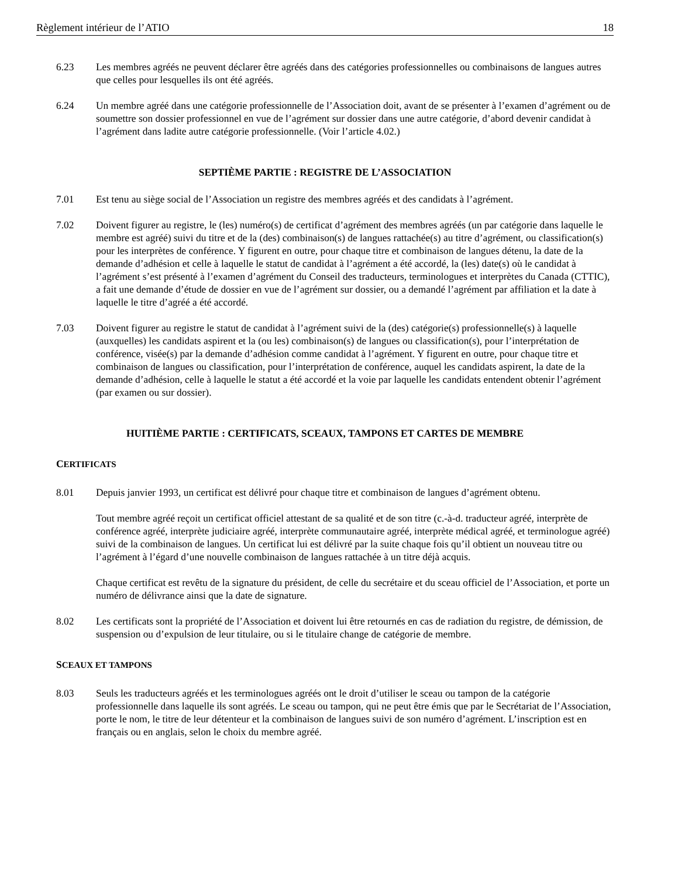Règlement intérieur de l’ATIO 18
6.23 Les membres agréés ne peuvent déclarer être agréés dans des catégories professionnelles ou combinaisons de langues autres que celles pour lesquelles ils ont été agréés.
6.24 Un membre agréé dans une catégorie professionnelle de l’Association doit, avant de se présenter à l’examen d’agrément ou de soumettre son dossier professionnel en vue de l’agrément sur dossier dans une autre catégorie, d’abord devenir candidat à l’agrément dans ladite autre catégorie professionnelle. (Voir l’article 4.02.)
SEPTIÈME PARTIE : REGISTRE DE L’ASSOCIATION
7.01 Est tenu au siège social de l’Association un registre des membres agréés et des candidats à l’agrément.
7.02 Doivent figurer au registre, le (les) numéro(s) de certificat d’agrément des membres agréés (un par catégorie dans laquelle le membre est agréé) suivi du titre et de la (des) combinaison(s) de langues rattachée(s) au titre d’agrément, ou classification(s) pour les interprètes de conférence. Y figurent en outre, pour chaque titre et combinaison de langues détenu, la date de la demande d’adhésion et celle à laquelle le statut de candidat à l’agrément a été accordé, la (les) date(s) où le candidat à l’agrément s’est présenté à l’examen d’agrément du Conseil des traducteurs, terminologues et interprètes du Canada (CTTIC), a fait une demande d’étude de dossier en vue de l’agrément sur dossier, ou a demandé l’agrément par affiliation et la date à laquelle le titre d’agréé a été accordé.
7.03 Doivent figurer au registre le statut de candidat à l’agrément suivi de la (des) catégorie(s) professionnelle(s) à laquelle (auxquelles) les candidats aspirent et la (ou les) combinaison(s) de langues ou classification(s), pour l’interprétation de conférence, visée(s) par la demande d’adhésion comme candidat à l’agrément. Y figurent en outre, pour chaque titre et combinaison de langues ou classification, pour l’interprétation de conférence, auquel les candidats aspirent, la date de la demande d’adhésion, celle à laquelle le statut a été accordé et la voie par laquelle les candidats entendent obtenir l’agrément (par examen ou sur dossier).
HUITIÈME PARTIE : CERTIFICATS, SCEAUX, TAMPONS ET CARTES DE MEMBRE
CERTIFICATS
8.01 Depuis janvier 1993, un certificat est délivré pour chaque titre et combinaison de langues d’agrément obtenu.
Tout membre agréé reçoit un certificat officiel attestant de sa qualité et de son titre (c.-à-d. traducteur agréé, interprète de conférence agréé, interprète judiciaire agréé, interprète communautaire agréé, interprète médical agréé, et terminologue agréé) suivi de la combinaison de langues. Un certificat lui est délivré par la suite chaque fois qu’il obtient un nouveau titre ou l’agrément à l’égard d’une nouvelle combinaison de langues rattachée à un titre déjà acquis.
Chaque certificat est revêtu de la signature du président, de celle du secrétaire et du sceau officiel de l’Association, et porte un numéro de délivrance ainsi que la date de signature.
8.02 Les certificats sont la propriété de l’Association et doivent lui être retournés en cas de radiation du registre, de démission, de suspension ou d’expulsion de leur titulaire, ou si le titulaire change de catégorie de membre.
SCEAUX ET TAMPONS
8.03 Seuls les traducteurs agréés et les terminologues agréés ont le droit d’utiliser le sceau ou tampon de la catégorie professionnelle dans laquelle ils sont agréés. Le sceau ou tampon, qui ne peut être émis que par le Secrétariat de l’Association, porte le nom, le titre de leur détenteur et la combinaison de langues suivi de son numéro d’agrément. L’inscription est en français ou en anglais, selon le choix du membre agréé.